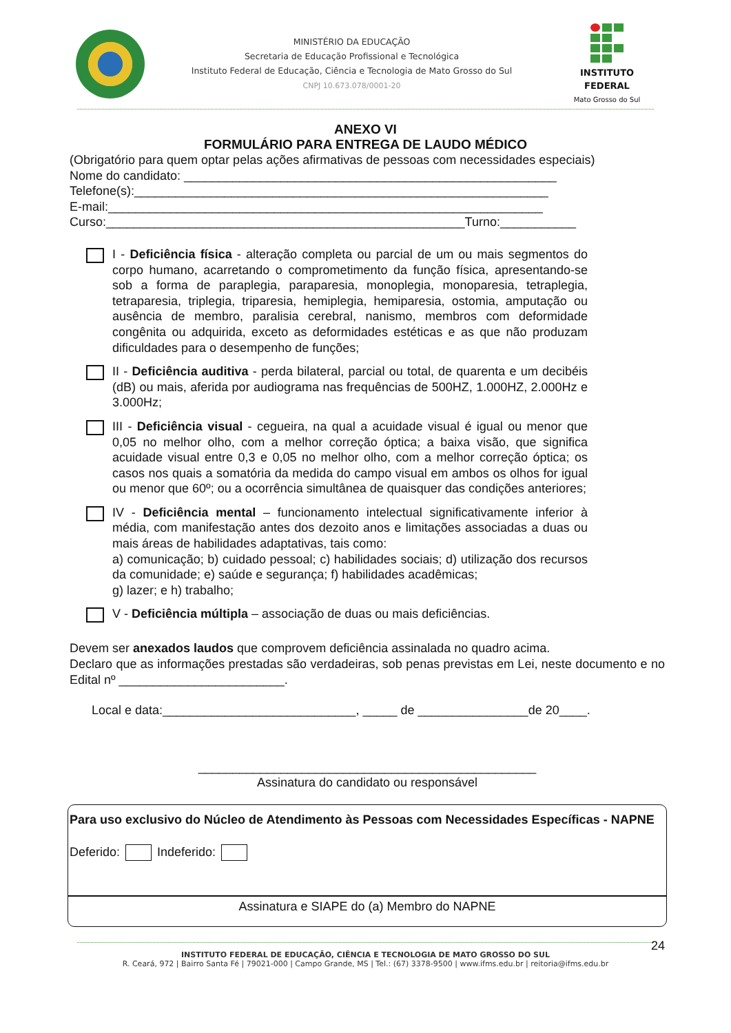MINISTÉRIO DA EDUCAÇÃO
Secretaria de Educação Profissional e Tecnológica
Instituto Federal de Educação, Ciência e Tecnologia de Mato Grosso do Sul
CNPJ 10.673.078/0001-20
INSTITUTO FEDERAL
Mato Grosso do Sul
ANEXO VI
FORMULÁRIO PARA ENTREGA DE LAUDO MÉDICO
(Obrigatório para quem optar pelas ações afirmativas de pessoas com necessidades especiais)
Nome do candidato: ______________________________________________________
Telefone(s):____________________________________________________________
E-mail:_______________________________________________________________
Curso:____________________________________________________Turno:___________
I - Deficiência física - alteração completa ou parcial de um ou mais segmentos do corpo humano, acarretando o comprometimento da função física, apresentando-se sob a forma de paraplegia, paraparesia, monoplegia, monoparesia, tetraplegia, tetraparesia, triplegia, triparesia, hemiplegia, hemiparesia, ostomia, amputação ou ausência de membro, paralisia cerebral, nanismo, membros com deformidade congênita ou adquirida, exceto as deformidades estéticas e as que não produzam dificuldades para o desempenho de funções;
II - Deficiência auditiva - perda bilateral, parcial ou total, de quarenta e um decibéis (dB) ou mais, aferida por audiograma nas frequências de 500HZ, 1.000HZ, 2.000Hz e 3.000Hz;
III - Deficiência visual - cegueira, na qual a acuidade visual é igual ou menor que 0,05 no melhor olho, com a melhor correção óptica; a baixa visão, que significa acuidade visual entre 0,3 e 0,05 no melhor olho, com a melhor correção óptica; os casos nos quais a somatória da medida do campo visual em ambos os olhos for igual ou menor que 60º; ou a ocorrência simultânea de quaisquer das condições anteriores;
IV - Deficiência mental – funcionamento intelectual significativamente inferior à média, com manifestação antes dos dezoito anos e limitações associadas a duas ou mais áreas de habilidades adaptativas, tais como:
a) comunicação; b) cuidado pessoal; c) habilidades sociais; d) utilização dos recursos da comunidade; e) saúde e segurança; f) habilidades acadêmicas;
g) lazer; e h) trabalho;
V - Deficiência múltipla – associação de duas ou mais deficiências.
Devem ser anexados laudos que comprovem deficiência assinalada no quadro acima.
Declaro que as informações prestadas são verdadeiras, sob penas previstas em Lei, neste documento e no Edital nº ________________________.
Local e data:____________________________, _____ de ________________de 20____.
_________________________________________________
Assinatura do candidato ou responsável
Para uso exclusivo do Núcleo de Atendimento às Pessoas com Necessidades Específicas - NAPNE
Deferido: Indeferido:
Assinatura e SIAPE do (a) Membro do NAPNE
24
INSTITUTO FEDERAL DE EDUCAÇÃO, CIÊNCIA E TECNOLOGIA DE MATO GROSSO DO SUL
R. Ceará, 972 | Bairro Santa Fé | 79021-000 | Campo Grande, MS | Tel.: (67) 3378-9500 | www.ifms.edu.br | reitoria@ifms.edu.br